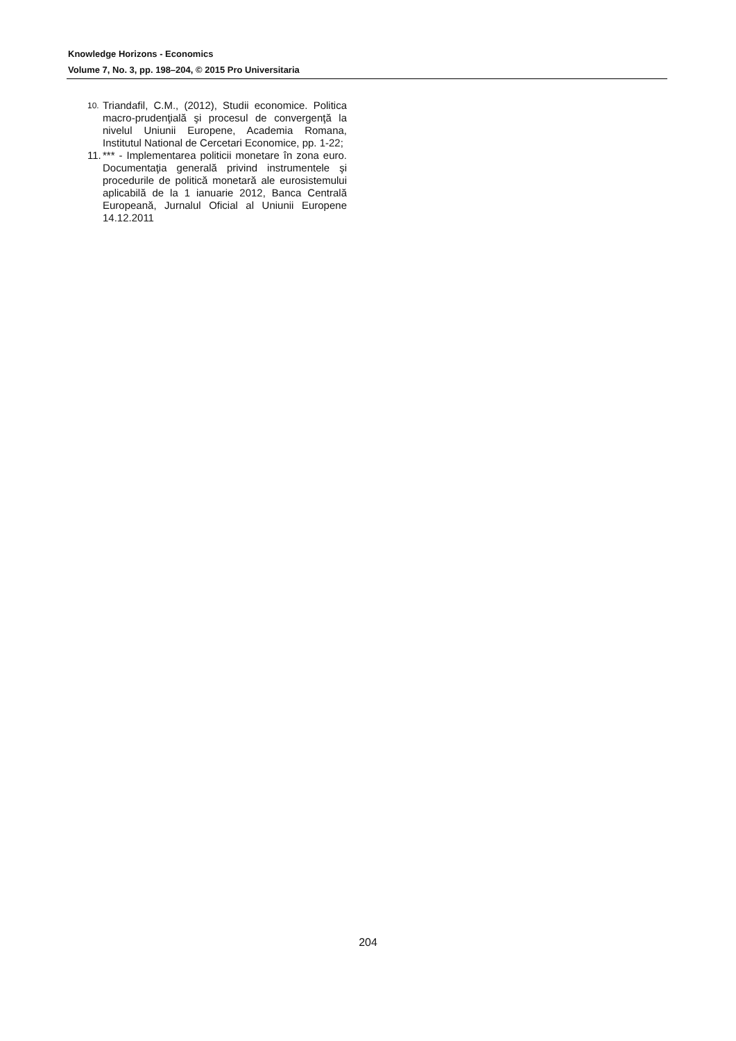Knowledge Horizons - Economics
Volume 7, No. 3, pp. 198–204, © 2015 Pro Universitaria
10. Triandafil, C.M., (2012), Studii economice. Politica macro-prudenţială şi procesul de convergenţă la nivelul Uniunii Europene, Academia Romana, Institutul National de Cercetari Economice, pp. 1-22;
11. *** - Implementarea politicii monetare în zona euro. Documentaţia generală privind instrumentele şi procedurile de politică monetară ale eurosistemului aplicabilă de la 1 ianuarie 2012, Banca Centrală Europeană, Jurnalul Oficial al Uniunii Europene 14.12.2011
204